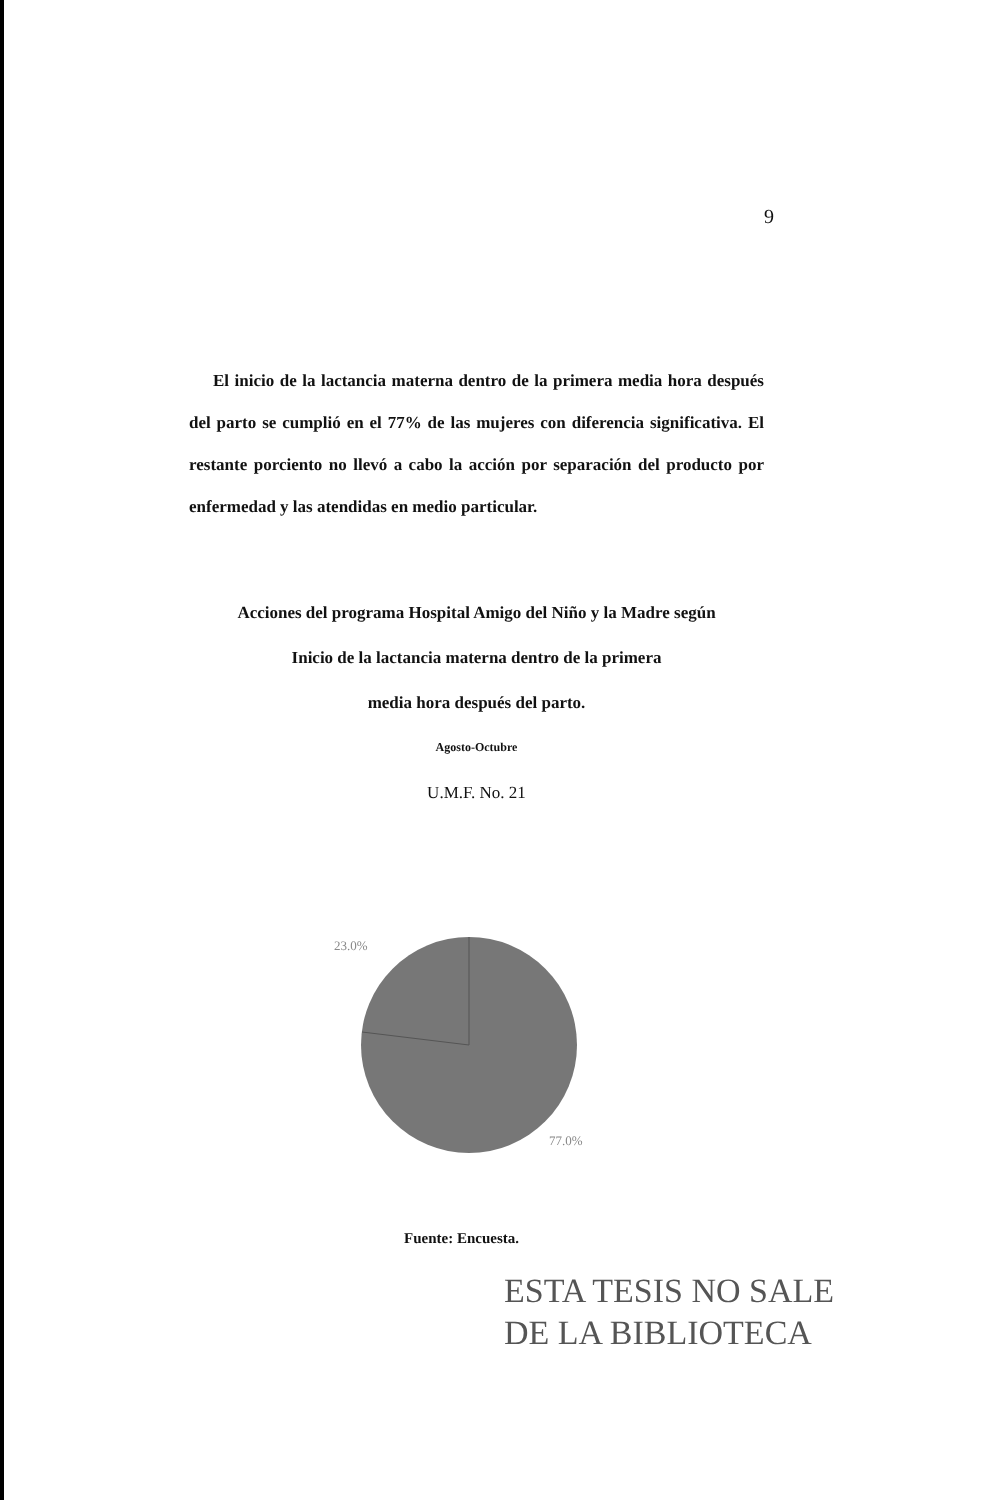9
El inicio de la lactancia materna dentro de la primera media hora después del parto se cumplió en el 77% de las mujeres con diferencia significativa. El restante porciento no llevó a cabo la acción por separación del producto por enfermedad y las atendidas en medio particular.
Acciones del programa Hospital Amigo del Niño y la Madre según
Inicio de la lactancia materna dentro de la primera
media hora después del parto.
Agosto-Octubre
U.M.F. No. 21
23.0%
77.0%
Fuente: Encuesta.
ESTA TESIS NO SALE
DE LA BIBLIOTECA